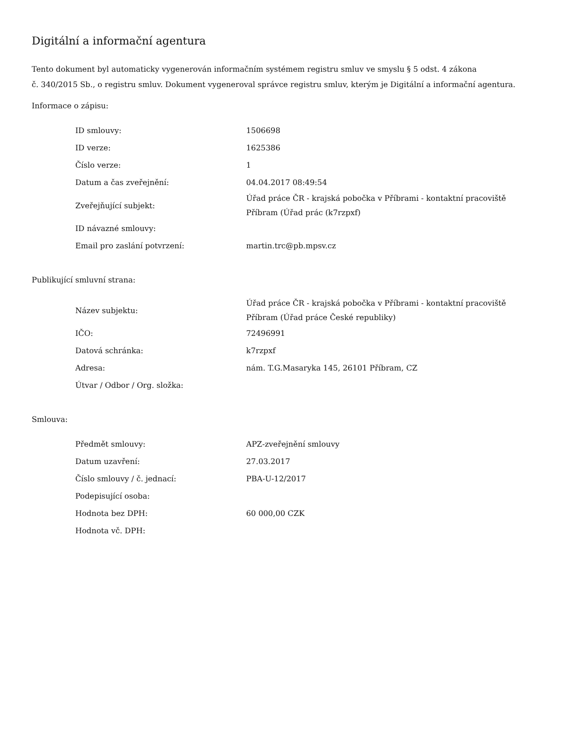Digitální a informační agentura
Tento dokument byl automaticky vygenerován informačním systémem registru smluv ve smyslu § 5 odst. 4 zákona
č. 340/2015 Sb., o registru smluv. Dokument vygeneroval správce registru smluv, kterým je Digitální a informační agentura.
Informace o zápisu:
| ID smlouvy: | 1506698 |
| ID verze: | 1625386 |
| Číslo verze: | 1 |
| Datum a čas zveřejnění: | 04.04.2017 08:49:54 |
| Zveřejňující subjekt: | Úřad práce ČR - krajská pobočka v Příbrami - kontaktní pracoviště Příbram (Úřad prác (k7rzpxf) |
| ID návazné smlouvy: | |
| Email pro zaslání potvrzení: | martin.trc@pb.mpsv.cz |
Publikující smluvní strana:
| Název subjektu: | Úřad práce ČR - krajská pobočka v Příbrami - kontaktní pracoviště Příbram (Úřad práce České republiky) |
| IČO: | 72496991 |
| Datová schránka: | k7rzpxf |
| Adresa: | nám. T.G.Masaryka 145, 26101 Příbram, CZ |
| Útvar / Odbor / Org. složka: | |
Smlouva:
| Předmět smlouvy: | APZ-zveřejnění smlouvy |
| Datum uzavření: | 27.03.2017 |
| Číslo smlouvy / č. jednací: | PBA-U-12/2017 |
| Podepisující osoba: | |
| Hodnota bez DPH: | 60 000,00 CZK |
| Hodnota vč. DPH: | |